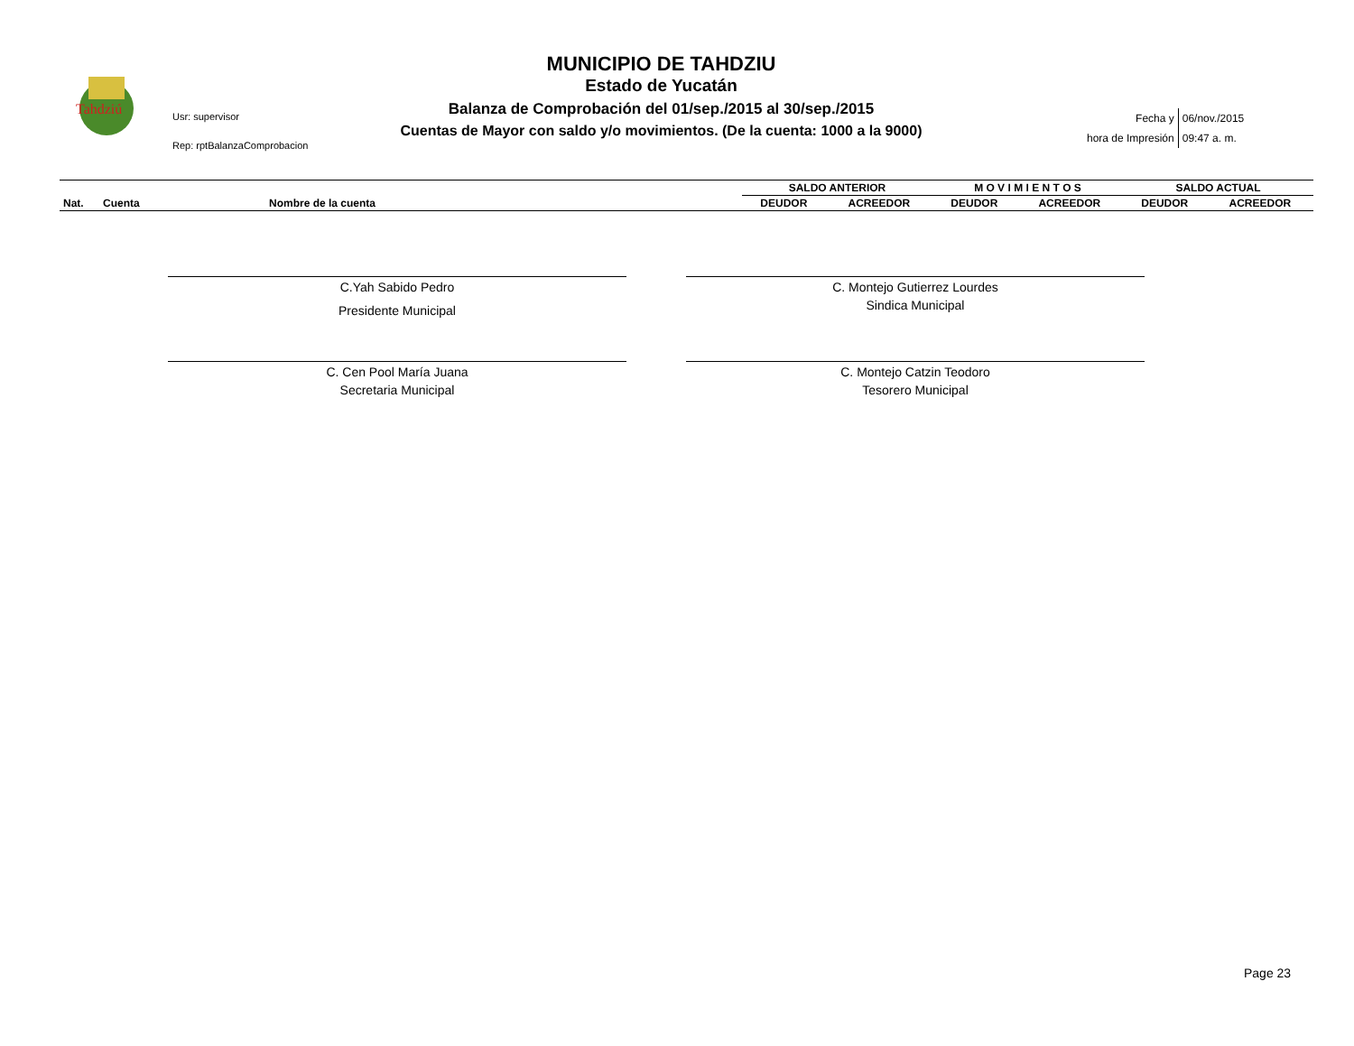Tahdziú
Usr: supervisor
Rep: rptBalanzaComprobacion
MUNICIPIO DE TAHDZIU
Estado de Yucatán
Balanza de Comprobación del 01/sep./2015 al 30/sep./2015
Cuentas de Mayor con saldo y/o movimientos. (De la cuenta: 1000 a la 9000)
| Fecha y | 06/nov./2015 |
| hora de Impresión | 09:47 a. m. |
| | | | SALDO ANTERIOR | | M O V I M I E N T O S | | SALDO ACTUAL | |
| Nat. | Cuenta | Nombre de la cuenta | DEUDOR | ACREEDOR | DEUDOR | ACREEDOR | DEUDOR | ACREEDOR |
C.Yah Sabido Pedro
Presidente Municipal
C. Montejo Gutierrez Lourdes
Sindica Municipal
C. Cen Pool María Juana
Secretaria Municipal
C. Montejo Catzin Teodoro
Tesorero Municipal
Page 23